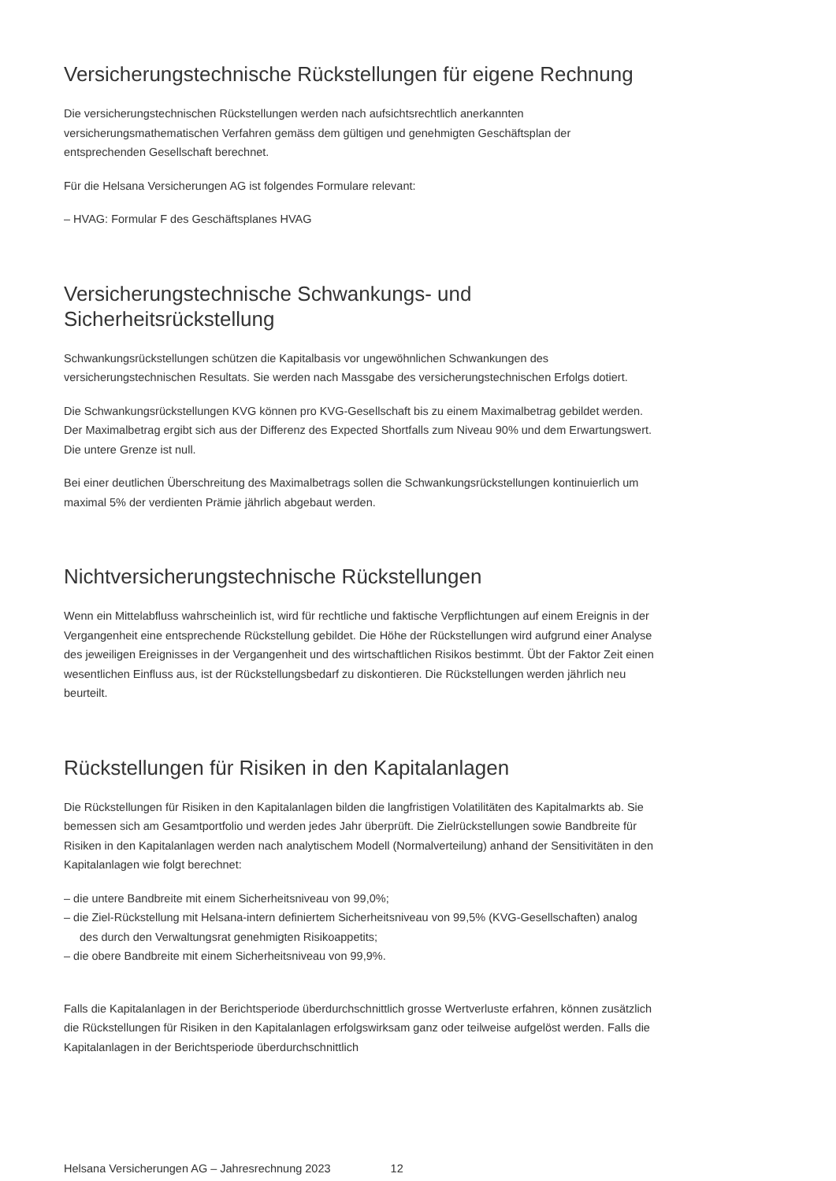Versicherungstechnische Rückstellungen für eigene Rechnung
Die versicherungstechnischen Rückstellungen werden nach aufsichtsrechtlich anerkannten versicherungsmathematischen Verfahren gemäss dem gültigen und genehmigten Geschäftsplan der entsprechenden Gesellschaft berechnet.
Für die Helsana Versicherungen AG ist folgendes Formulare relevant:
– HVAG: Formular F des Geschäftsplanes HVAG
Versicherungstechnische Schwankungs- und Sicherheitsrückstellung
Schwankungsrückstellungen schützen die Kapitalbasis vor ungewöhnlichen Schwankungen des versicherungstechnischen Resultats. Sie werden nach Massgabe des versicherungstechnischen Erfolgs dotiert.
Die Schwankungsrückstellungen KVG können pro KVG-Gesellschaft bis zu einem Maximalbetrag gebildet werden. Der Maximalbetrag ergibt sich aus der Differenz des Expected Shortfalls zum Niveau 90% und dem Erwartungswert. Die untere Grenze ist null.
Bei einer deutlichen Überschreitung des Maximalbetrags sollen die Schwankungsrückstellungen kontinuierlich um maximal 5% der verdienten Prämie jährlich abgebaut werden.
Nichtversicherungstechnische Rückstellungen
Wenn ein Mittelabfluss wahrscheinlich ist, wird für rechtliche und faktische Verpflichtungen auf einem Ereignis in der Vergangenheit eine entsprechende Rückstellung gebildet. Die Höhe der Rückstellungen wird aufgrund einer Analyse des jeweiligen Ereignisses in der Vergangenheit und des wirtschaftlichen Risikos bestimmt. Übt der Faktor Zeit einen wesentlichen Einfluss aus, ist der Rückstellungsbedarf zu diskontieren. Die Rückstellungen werden jährlich neu beurteilt.
Rückstellungen für Risiken in den Kapitalanlagen
Die Rückstellungen für Risiken in den Kapitalanlagen bilden die langfristigen Volatilitäten des Kapitalmarkts ab. Sie bemessen sich am Gesamtportfolio und werden jedes Jahr überprüft. Die Zielrückstellungen sowie Bandbreite für Risiken in den Kapitalanlagen werden nach analytischem Modell (Normalverteilung) anhand der Sensitivitäten in den Kapitalanlagen wie folgt berechnet:
– die untere Bandbreite mit einem Sicherheitsniveau von 99,0%;
– die Ziel-Rückstellung mit Helsana-intern definiertem Sicherheitsniveau von 99,5% (KVG-Gesellschaften) analog des durch den Verwaltungsrat genehmigten Risikoappetits;
– die obere Bandbreite mit einem Sicherheitsniveau von 99,9%.
Falls die Kapitalanlagen in der Berichtsperiode überdurchschnittlich grosse Wertverluste erfahren, können zusätzlich die Rückstellungen für Risiken in den Kapitalanlagen erfolgswirksam ganz oder teilweise aufgelöst werden. Falls die Kapitalanlagen in der Berichtsperiode überdurchschnittlich
Helsana Versicherungen AG – Jahresrechnung 2023 12